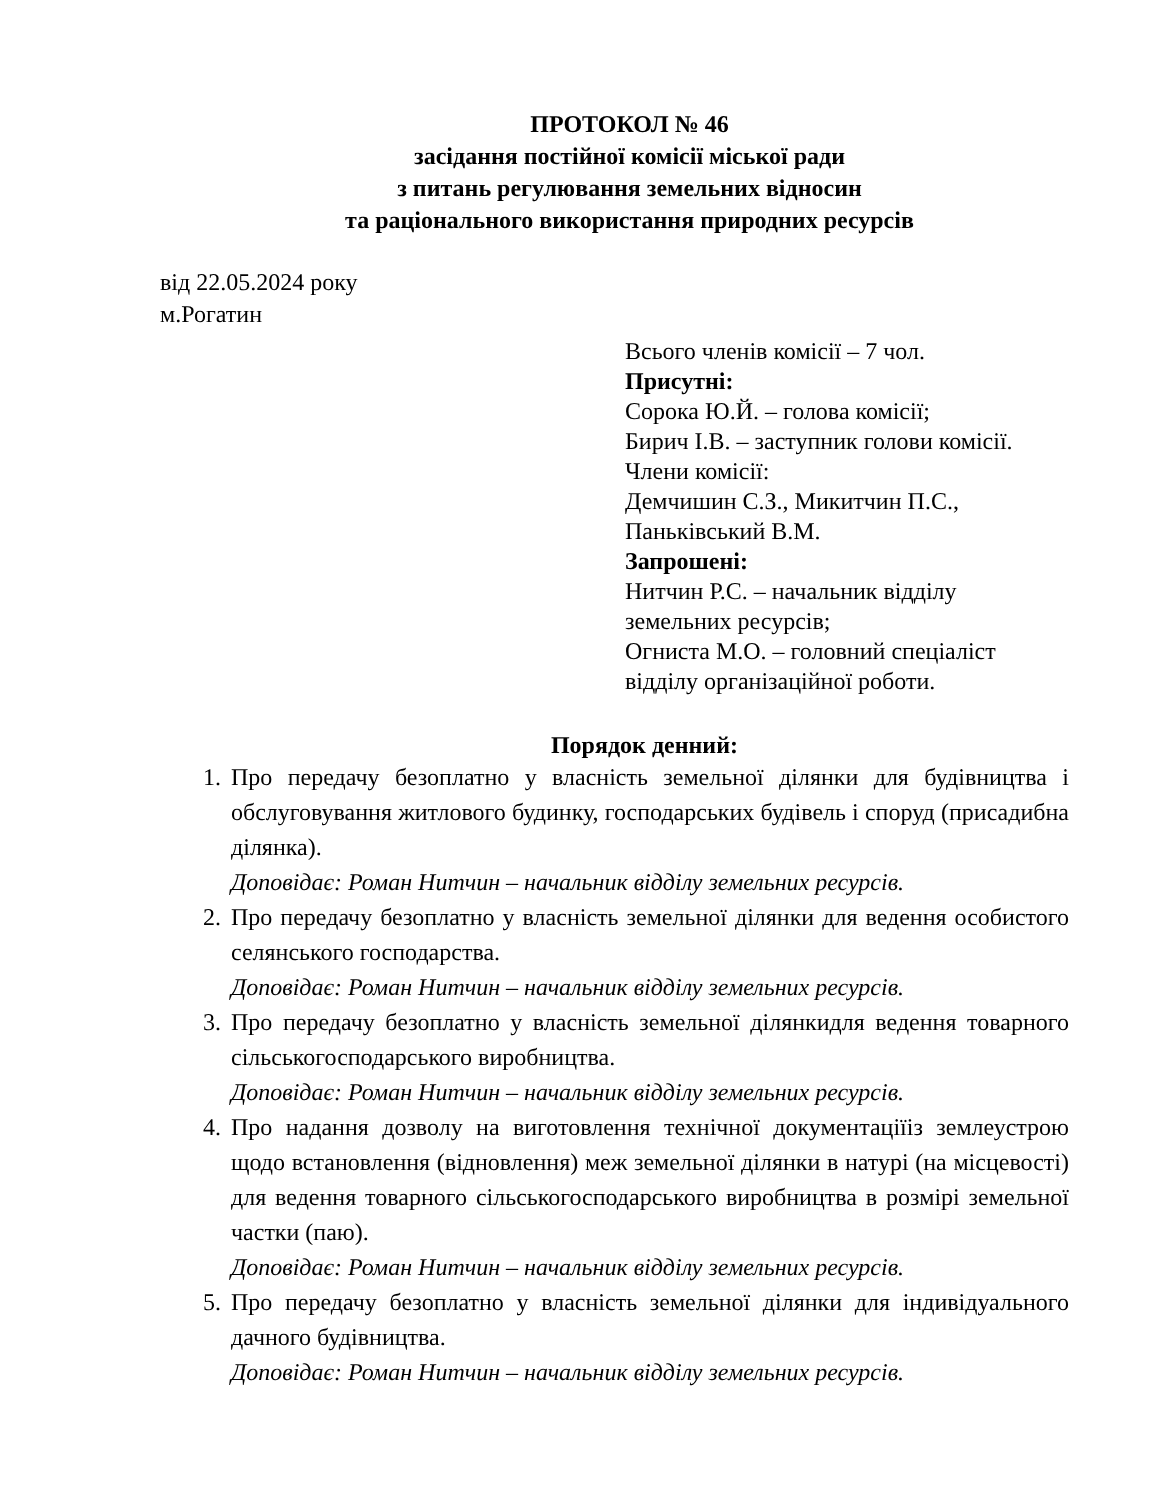ПРОТОКОЛ № 46
засідання постійної комісії міської ради
з питань регулювання земельних відносин
та раціонального використання природних ресурсів
від 22.05.2024 року
м.Рогатин
Всього членів комісії – 7 чол.
Присутні:
Сорока Ю.Й. – голова комісії;
Бирич І.В. – заступник голови комісії.
Члени комісії:
Демчишин С.З., Микитчин П.С.,
Паньківський В.М.
Запрошені:
Нитчин Р.С. – начальник відділу
земельних ресурсів;
Огниста М.О. – головний спеціаліст
відділу організаційної роботи.
Порядок денний:
1. Про передачу безоплатно у власність земельної ділянки для будівництва і обслуговування житлового будинку, господарських будівель і споруд (присадибна ділянка).
Доповідає: Роман Нитчин – начальник відділу земельних ресурсів.
2. Про передачу безоплатно у власність земельної ділянки для ведення особистого селянського господарства.
Доповідає: Роман Нитчин – начальник відділу земельних ресурсів.
3. Про передачу безоплатно у власність земельної ділянкидля ведення товарного сільськогосподарського виробництва.
Доповідає: Роман Нитчин – начальник відділу земельних ресурсів.
4. Про надання дозволу на виготовлення технічної документаціїіз землеустрою щодо встановлення (відновлення) меж земельної ділянки в натурі (на місцевості) для ведення товарного сільськогосподарського виробництва в розмірі земельної частки (паю).
Доповідає: Роман Нитчин – начальник відділу земельних ресурсів.
5. Про передачу безоплатно у власність земельної ділянки для індивідуального дачного будівництва.
Доповідає: Роман Нитчин – начальник відділу земельних ресурсів.